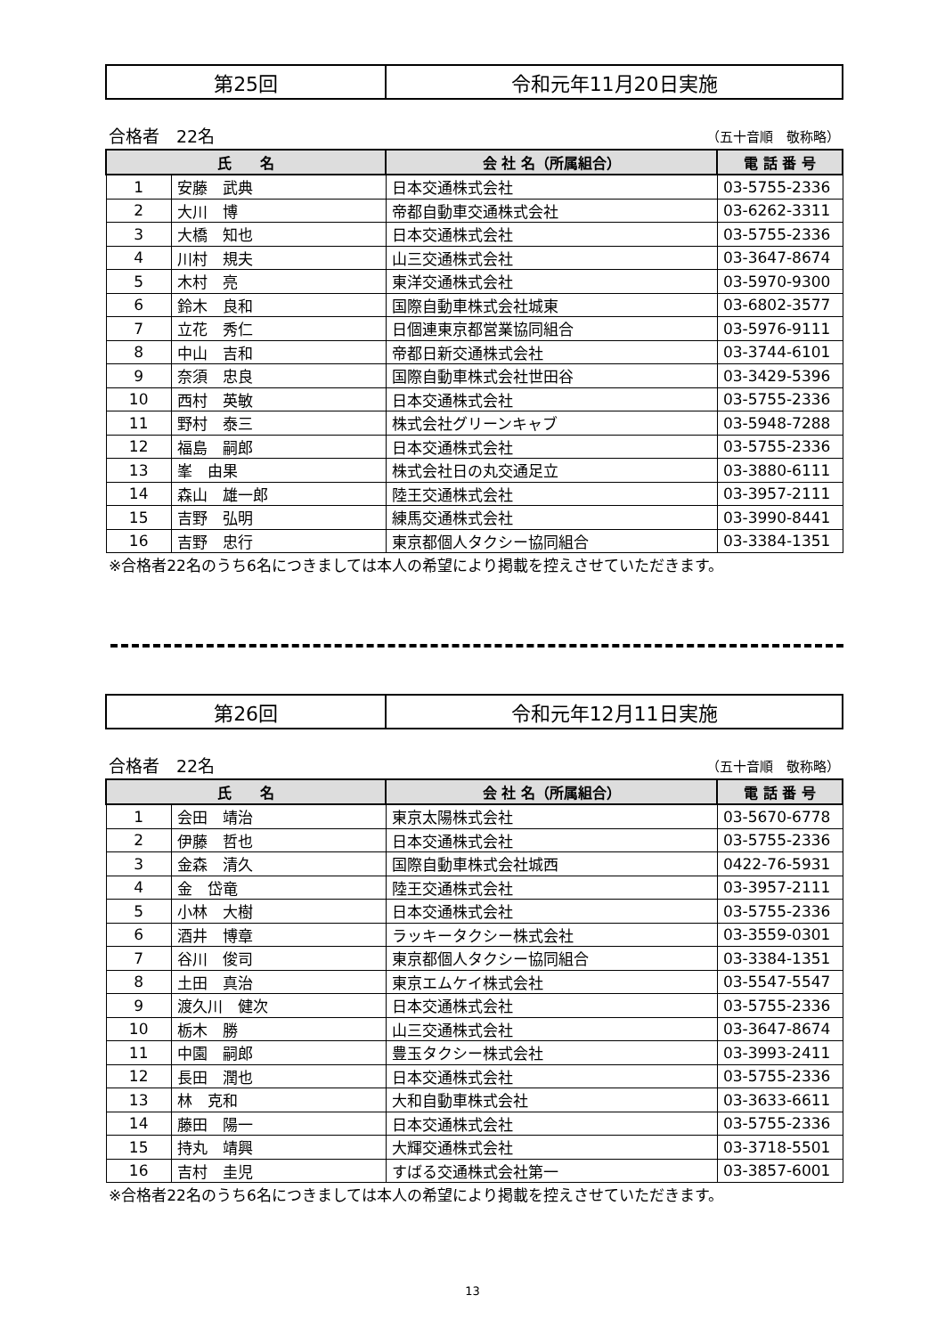| 第25回 | 令和元年11月20日実施 |
合格者　22名 （五十音順　敬称略）
| 氏 名 | | 会 社 名（所属組合） | 電 話 番 号 |
| --- | --- | --- | --- |
| 1 | 安藤 武典 | 日本交通株式会社 | 03-5755-2336 |
| 2 | 大川 博 | 帝都自動車交通株式会社 | 03-6262-3311 |
| 3 | 大橋 知也 | 日本交通株式会社 | 03-5755-2336 |
| 4 | 川村 規夫 | 山三交通株式会社 | 03-3647-8674 |
| 5 | 木村 亮 | 東洋交通株式会社 | 03-5970-9300 |
| 6 | 鈴木 良和 | 国際自動車株式会社城東 | 03-6802-3577 |
| 7 | 立花 秀仁 | 日個連東京都営業協同組合 | 03-5976-9111 |
| 8 | 中山 吉和 | 帝都日新交通株式会社 | 03-3744-6101 |
| 9 | 奈須 忠良 | 国際自動車株式会社世田谷 | 03-3429-5396 |
| 10 | 西村 英敏 | 日本交通株式会社 | 03-5755-2336 |
| 11 | 野村 泰三 | 株式会社グリーンキャブ | 03-5948-7288 |
| 12 | 福島 嗣郎 | 日本交通株式会社 | 03-5755-2336 |
| 13 | 峯 由果 | 株式会社日の丸交通足立 | 03-3880-6111 |
| 14 | 森山 雄一郎 | 陸王交通株式会社 | 03-3957-2111 |
| 15 | 吉野 弘明 | 練馬交通株式会社 | 03-3990-8441 |
| 16 | 吉野 忠行 | 東京都個人タクシー協同組合 | 03-3384-1351 |
※合格者22名のうち6名につきましては本人の希望により掲載を控えさせていただきます。
| 第26回 | 令和元年12月11日実施 |
合格者　22名 （五十音順　敬称略）
| 氏 名 | | 会 社 名（所属組合） | 電 話 番 号 |
| --- | --- | --- | --- |
| 1 | 会田 靖治 | 東京太陽株式会社 | 03-5670-6778 |
| 2 | 伊藤 哲也 | 日本交通株式会社 | 03-5755-2336 |
| 3 | 金森 清久 | 国際自動車株式会社城西 | 0422-76-5931 |
| 4 | 金 岱竜 | 陸王交通株式会社 | 03-3957-2111 |
| 5 | 小林 大樹 | 日本交通株式会社 | 03-5755-2336 |
| 6 | 酒井 博章 | ラッキータクシー株式会社 | 03-3559-0301 |
| 7 | 谷川 俊司 | 東京都個人タクシー協同組合 | 03-3384-1351 |
| 8 | 土田 真治 | 東京エムケイ株式会社 | 03-5547-5547 |
| 9 | 渡久川 健次 | 日本交通株式会社 | 03-5755-2336 |
| 10 | 栃木 勝 | 山三交通株式会社 | 03-3647-8674 |
| 11 | 中園 嗣郎 | 豊玉タクシー株式会社 | 03-3993-2411 |
| 12 | 長田 潤也 | 日本交通株式会社 | 03-5755-2336 |
| 13 | 林 克和 | 大和自動車株式会社 | 03-3633-6611 |
| 14 | 藤田 陽一 | 日本交通株式会社 | 03-5755-2336 |
| 15 | 持丸 靖興 | 大輝交通株式会社 | 03-3718-5501 |
| 16 | 吉村 圭児 | すばる交通株式会社第一 | 03-3857-6001 |
※合格者22名のうち6名につきましては本人の希望により掲載を控えさせていただきます。
13